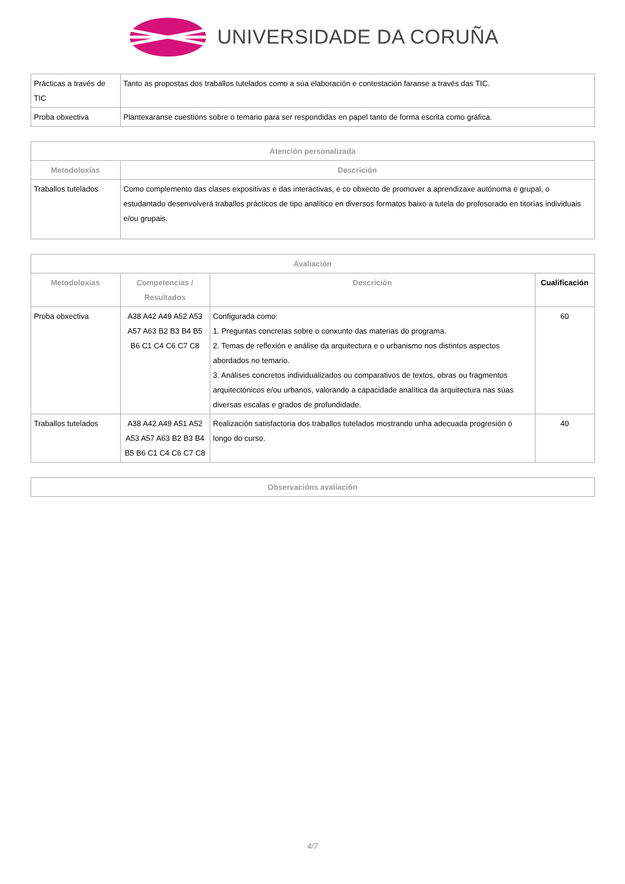UNIVERSIDADE DA CORUÑA
| Prácticas a través de TIC | Tanto as propostas dos traballos tutelados como a súa elaboración e contestación faranse a través das TIC. |
| Proba obxectiva | Plantexaranse cuestións sobre o temario para ser respondidas en papel tanto de forma escrita como gráfica. |
| Atención personalizada | |
| --- | --- |
| Metodoloxías | Descrición |
| Traballos tutelados | Como complemento das clases expositivas e das interactivas, e co obxecto de promover a aprendizaxe autónoma e grupal, o estudantado desenvolverá traballos prácticos de tipo analítico en diversos formatos baixo a tutela do profesorado en titorías individuais e/ou grupais. |
| Avaliación | | | |
| --- | --- | --- | --- |
| Metodoloxías | Competencias / Resultados | Descrición | Cualificación |
| Proba obxectiva | A38 A42 A49 A52 A53 A57 A63 B2 B3 B4 B5 B6 C1 C4 C6 C7 C8 | Configurada como: 1. Preguntas concretas sobre o conxunto das materias do programa. 2. Temas de reflexión e análise da arquitectura e o urbanismo nos distintos aspectos abordados no temario. 3. Análises concretos individualizados ou comparativos de textos, obras ou fragmentos arquitectónicos e/ou urbanos, valorando a capacidade analítica da arquitectura nas súas diversas escalas e grados de profundidade. | 60 |
| Traballos tutelados | A38 A42 A49 A51 A52 A53 A57 A63 B2 B3 B4 B5 B6 C1 C4 C6 C7 C8 | Realización satisfactoria dos traballos tutelados mostrando unha adecuada progresión ó longo do curso. | 40 |
| Observacións avaliación |
| --- |
4/7